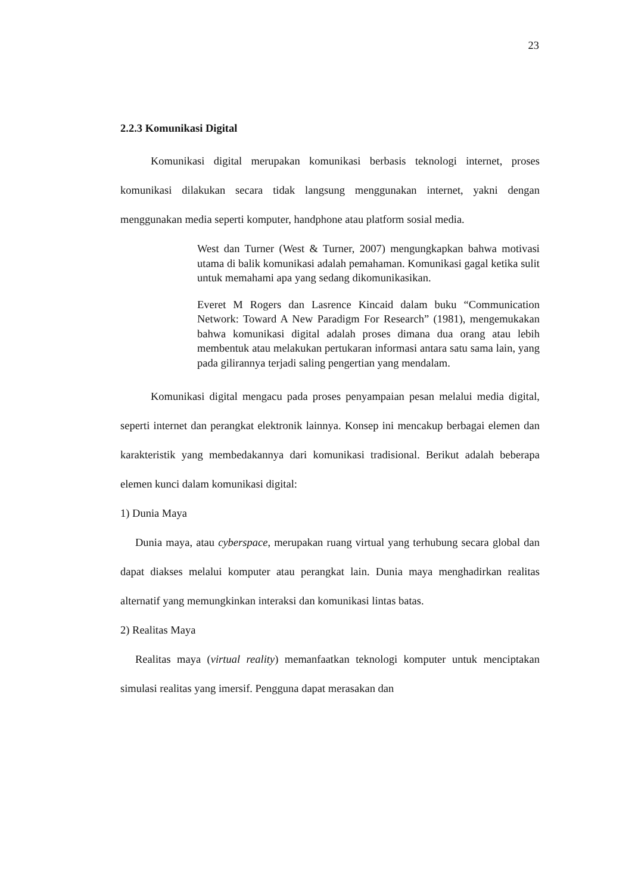23
2.2.3 Komunikasi Digital
Komunikasi digital merupakan komunikasi berbasis teknologi internet, proses komunikasi dilakukan secara tidak langsung menggunakan internet, yakni dengan menggunakan media seperti komputer, handphone atau platform sosial media.
West dan Turner (West & Turner, 2007) mengungkapkan bahwa motivasi utama di balik komunikasi adalah pemahaman. Komunikasi gagal ketika sulit untuk memahami apa yang sedang dikomunikasikan.
Everet M Rogers dan Lasrence Kincaid dalam buku “Communication Network: Toward A New Paradigm For Research” (1981), mengemukakan bahwa komunikasi digital adalah proses dimana dua orang atau lebih membentuk atau melakukan pertukaran informasi antara satu sama lain, yang pada gilirannya terjadi saling pengertian yang mendalam.
Komunikasi digital mengacu pada proses penyampaian pesan melalui media digital, seperti internet dan perangkat elektronik lainnya. Konsep ini mencakup berbagai elemen dan karakteristik yang membedakannya dari komunikasi tradisional. Berikut adalah beberapa elemen kunci dalam komunikasi digital:
1) Dunia Maya
Dunia maya, atau cyberspace, merupakan ruang virtual yang terhubung secara global dan dapat diakses melalui komputer atau perangkat lain. Dunia maya menghadirkan realitas alternatif yang memungkinkan interaksi dan komunikasi lintas batas.
2) Realitas Maya
Realitas maya (virtual reality) memanfaatkan teknologi komputer untuk menciptakan simulasi realitas yang imersif. Pengguna dapat merasakan dan